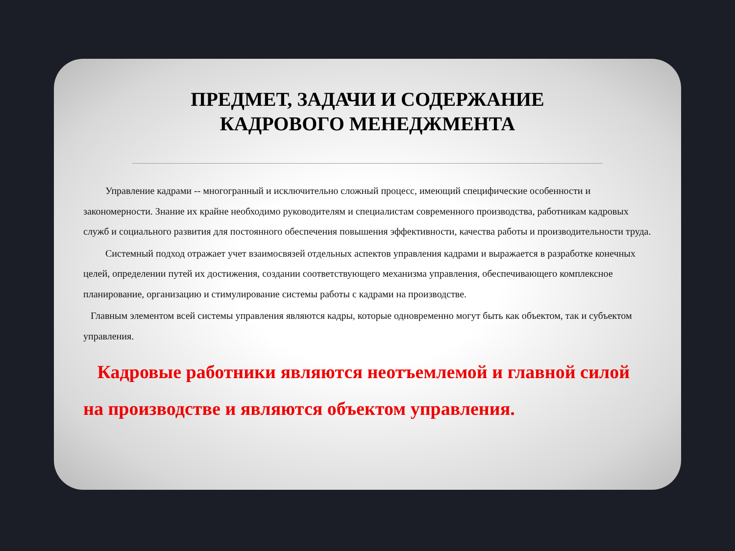ПРЕДМЕТ, ЗАДАЧИ И СОДЕРЖАНИЕ
КАДРОВОГО МЕНЕДЖМЕНТА
Управление кадрами -- многогранный и исключительно сложный процесс, имеющий специфические особенности и закономерности. Знание их крайне необходимо руководителям и специалистам современного производства, работникам кадровых служб и социального развития для постоянного обеспечения повышения эффективности, качества работы и производительности труда.
Системный подход отражает учет взаимосвязей отдельных аспектов управления кадрами и выражается в разработке конечных целей, определении путей их достижения, создании соответствующего механизма управления, обеспечивающего комплексное планирование, организацию и стимулирование системы работы с кадрами на производстве.
Главным элементом всей системы управления являются кадры, которые одновременно могут быть как объектом, так и субъектом управления.
Кадровые работники являются неотъемлемой и главной силой на производстве и являются объектом управления.